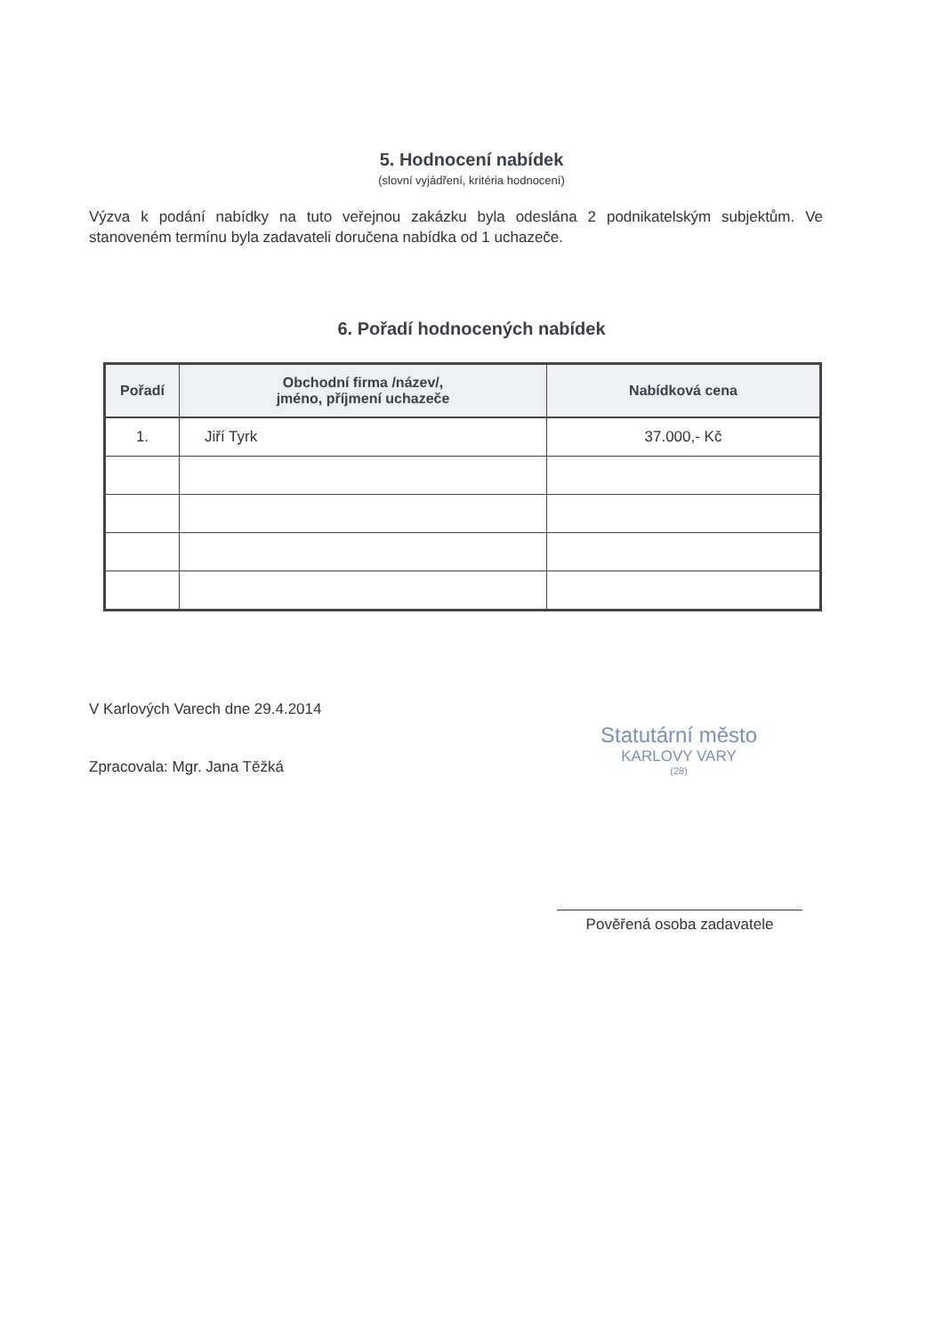5. Hodnocení nabídek
(slovní vyjádření, kritéria hodnocení)
Výzva k podání nabídky na tuto veřejnou zakázku byla odeslána 2 podnikatelským subjektům. Ve stanoveném termínu byla zadavateli doručena nabídka od 1 uchazeče.
6. Pořadí hodnocených nabídek
| Pořadí | Obchodní firma /název/, jméno, příjmení uchazeče | Nabídková cena |
| --- | --- | --- |
| 1. | Jiří Tyrk | 37.000,- Kč |
V Karlových Varech dne 29.4.2014
Zpracovala: Mgr. Jana Těžká
Statutární město
KARLOVY VARY
(28)
Pověřená osoba zadavatele